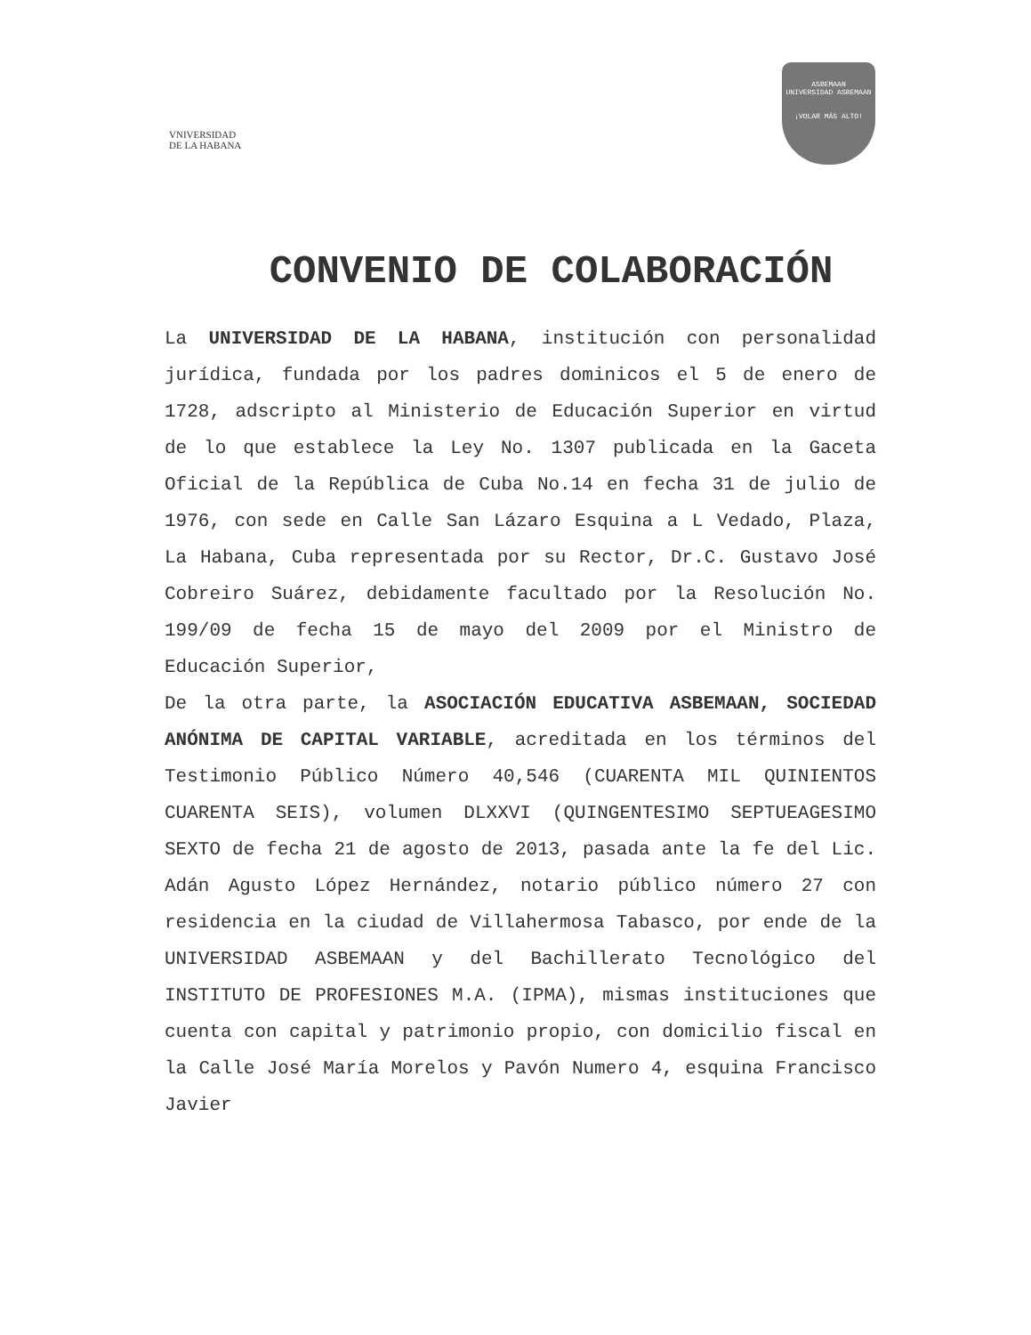VNIVERSIDAD
DE LA HABANA
ASBEMAAN
UNIVERSIDAD ASBEMAAN
¡VOLAR MÁS ALTO!
CONVENIO DE COLABORACIÓN
La UNIVERSIDAD DE LA HABANA, institución con personalidad jurídica, fundada por los padres dominicos el 5 de enero de 1728, adscripto al Ministerio de Educación Superior en virtud de lo que establece la Ley No. 1307 publicada en la Gaceta Oficial de la República de Cuba No.14 en fecha 31 de julio de 1976, con sede en Calle San Lázaro Esquina a L Vedado, Plaza, La Habana, Cuba representada por su Rector, Dr.C. Gustavo José Cobreiro Suárez, debidamente facultado por la Resolución No. 199/09 de fecha 15 de mayo del 2009 por el Ministro de Educación Superior,
De la otra parte, la ASOCIACIÓN EDUCATIVA ASBEMAAN, SOCIEDAD ANÓNIMA DE CAPITAL VARIABLE, acreditada en los términos del Testimonio Público Número 40,546 (CUARENTA MIL QUINIENTOS CUARENTA SEIS), volumen DLXXVI (QUINGENTESIMO SEPTUEAGESIMO SEXTO de fecha 21 de agosto de 2013, pasada ante la fe del Lic. Adán Agusto López Hernández, notario público número 27 con residencia en la ciudad de Villahermosa Tabasco, por ende de la UNIVERSIDAD ASBEMAAN y del Bachillerato Tecnológico del INSTITUTO DE PROFESIONES M.A. (IPMA), mismas instituciones que cuenta con capital y patrimonio propio, con domicilio fiscal en la Calle José María Morelos y Pavón Numero 4, esquina Francisco Javier